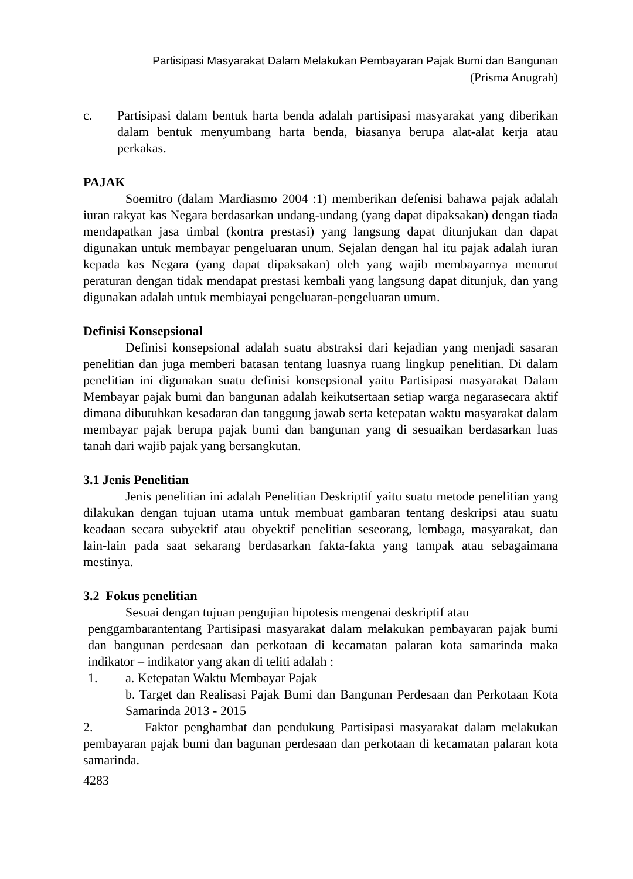Partisipasi Masyarakat Dalam Melakukan Pembayaran Pajak Bumi dan Bangunan
(Prisma Anugrah)
c. Partisipasi dalam bentuk harta benda adalah partisipasi masyarakat yang diberikan dalam bentuk menyumbang harta benda, biasanya berupa alat-alat kerja atau perkakas.
PAJAK
Soemitro (dalam Mardiasmo 2004 :1) memberikan defenisi bahawa pajak adalah iuran rakyat kas Negara berdasarkan undang-undang (yang dapat dipaksakan) dengan tiada mendapatkan jasa timbal (kontra prestasi) yang langsung dapat ditunjukan dan dapat digunakan untuk membayar pengeluaran unum. Sejalan dengan hal itu pajak adalah iuran kepada kas Negara (yang dapat dipaksakan) oleh yang wajib membayarnya menurut peraturan dengan tidak mendapat prestasi kembali yang langsung dapat ditunjuk, dan yang digunakan adalah untuk membiayai pengeluaran-pengeluaran umum.
Definisi Konsepsional
Definisi konsepsional adalah suatu abstraksi dari kejadian yang menjadi sasaran penelitian dan juga memberi batasan tentang luasnya ruang lingkup penelitian. Di dalam penelitian ini digunakan suatu definisi konsepsional yaitu Partisipasi masyarakat Dalam Membayar pajak bumi dan bangunan adalah keikutsertaan setiap warga negarasecara aktif dimana dibutuhkan kesadaran dan tanggung jawab serta ketepatan waktu masyarakat dalam membayar pajak berupa pajak bumi dan bangunan yang di sesuaikan berdasarkan luas tanah dari wajib pajak yang bersangkutan.
3.1 Jenis Penelitian
Jenis penelitian ini adalah Penelitian Deskriptif yaitu suatu metode penelitian yang dilakukan dengan tujuan utama untuk membuat gambaran tentang deskripsi atau suatu keadaan secara subyektif atau obyektif penelitian seseorang, lembaga, masyarakat, dan lain-lain pada saat sekarang berdasarkan fakta-fakta yang tampak atau sebagaimana mestinya.
3.2 Fokus penelitian
Sesuai dengan tujuan pengujian hipotesis mengenai deskriptif atau
penggambarantentang Partisipasi masyarakat dalam melakukan pembayaran pajak bumi dan bangunan perdesaan dan perkotaan di kecamatan palaran kota samarinda maka indikator – indikator yang akan di teliti adalah :
1. a. Ketepatan Waktu Membayar Pajak
b. Target dan Realisasi Pajak Bumi dan Bangunan Perdesaan dan Perkotaan Kota Samarinda 2013 - 2015
2. Faktor penghambat dan pendukung Partisipasi masyarakat dalam melakukan pembayaran pajak bumi dan bagunan perdesaan dan perkotaan di kecamatan palaran kota samarinda.
4283